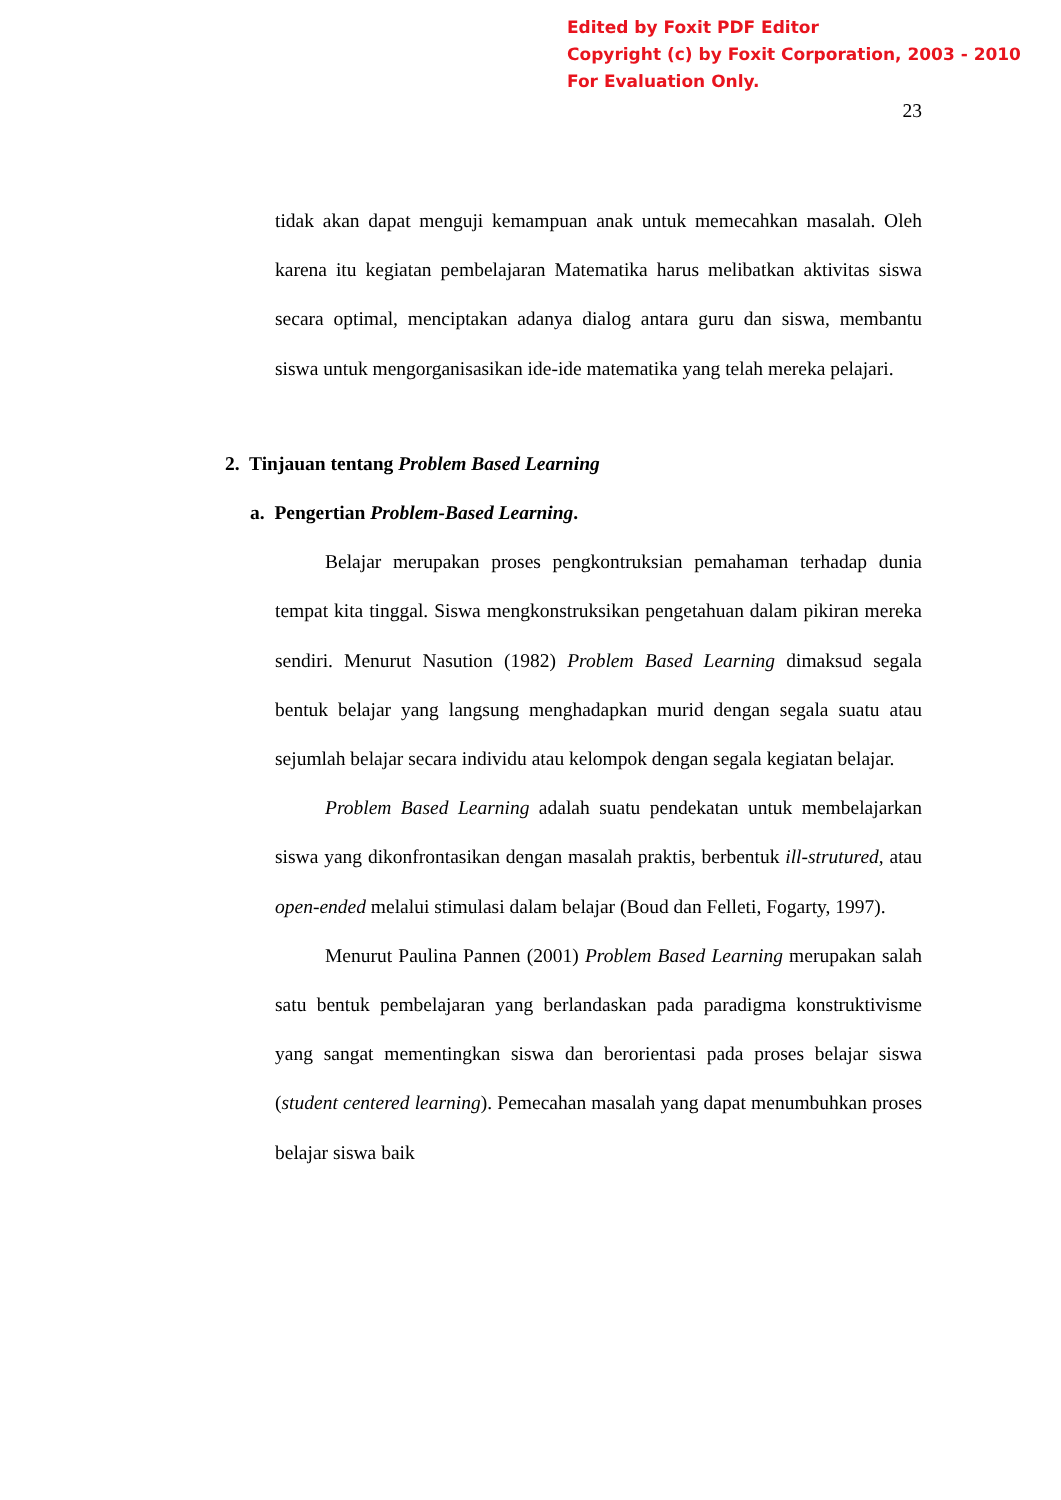Edited by Foxit PDF Editor
Copyright (c) by Foxit Corporation, 2003 - 2010
For Evaluation Only.
23
tidak akan dapat menguji kemampuan anak untuk memecahkan masalah. Oleh karena itu kegiatan pembelajaran Matematika harus melibatkan aktivitas siswa secara optimal, menciptakan adanya dialog antara guru dan siswa, membantu siswa untuk mengorganisasikan ide-ide matematika yang telah mereka pelajari.
2. Tinjauan tentang Problem Based Learning
a. Pengertian Problem-Based Learning.
Belajar merupakan proses pengkontruksian pemahaman terhadap dunia tempat kita tinggal. Siswa mengkonstruksikan pengetahuan dalam pikiran mereka sendiri. Menurut Nasution (1982) Problem Based Learning dimaksud segala bentuk belajar yang langsung menghadapkan murid dengan segala suatu atau sejumlah belajar secara individu atau kelompok dengan segala kegiatan belajar.
Problem Based Learning adalah suatu pendekatan untuk membelajarkan siswa yang dikonfrontasikan dengan masalah praktis, berbentuk ill-strutured, atau open-ended melalui stimulasi dalam belajar (Boud dan Felleti, Fogarty, 1997).
Menurut Paulina Pannen (2001) Problem Based Learning merupakan salah satu bentuk pembelajaran yang berlandaskan pada paradigma konstruktivisme yang sangat mementingkan siswa dan berorientasi pada proses belajar siswa (student centered learning). Pemecahan masalah yang dapat menumbuhkan proses belajar siswa baik